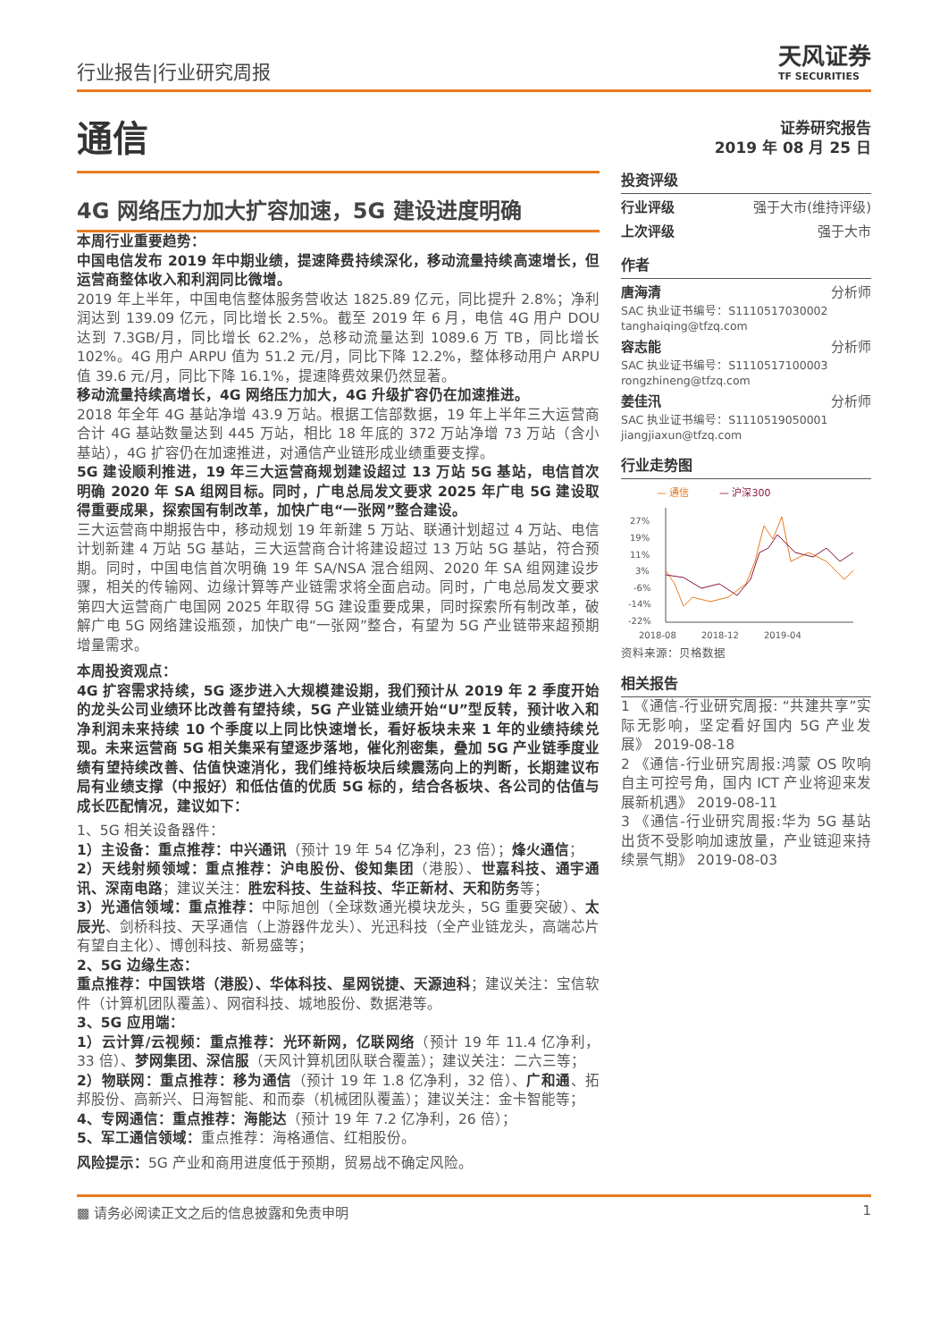行业报告|行业研究周报
天风证券
TF SECURITIES
通信
4G 网络压力加大扩容加速，5G 建设进度明确
本周行业重要趋势：
中国电信发布 2019 年中期业绩，提速降费持续深化，移动流量持续高速增长，但运营商整体收入和利润同比微增。
2019 年上半年，中国电信整体服务营收达 1825.89 亿元，同比提升 2.8%；净利润达到 139.09 亿元，同比增长 2.5%。截至 2019 年 6 月，电信 4G 用户 DOU 达到 7.3GB/月，同比增长 62.2%，总移动流量达到 1089.6 万 TB，同比增长 102%。4G 用户 ARPU 值为 51.2 元/月，同比下降 12.2%，整体移动用户 ARPU 值 39.6 元/月，同比下降 16.1%，提速降费效果仍然显著。
移动流量持续高增长，4G 网络压力加大，4G 升级扩容仍在加速推进。
2018 年全年 4G 基站净增 43.9 万站。根据工信部数据，19 年上半年三大运营商合计 4G 基站数量达到 445 万站，相比 18 年底的 372 万站净增 73 万站（含小基站），4G 扩容仍在加速推进，对通信产业链形成业绩重要支撑。
5G 建设顺利推进，19 年三大运营商规划建设超过 13 万站 5G 基站，电信首次明确 2020 年 SA 组网目标。同时，广电总局发文要求 2025 年广电 5G 建设取得重要成果，探索国有制改革，加快广电“一张网”整合建设。
三大运营商中期报告中，移动规划 19 年新建 5 万站、联通计划超过 4 万站、电信计划新建 4 万站 5G 基站，三大运营商合计将建设超过 13 万站 5G 基站，符合预期。同时，中国电信首次明确 19 年 SA/NSA 混合组网、2020 年 SA 组网建设步骤，相关的传输网、边缘计算等产业链需求将全面启动。同时，广电总局发文要求第四大运营商广电国网 2025 年取得 5G 建设重要成果，同时探索所有制改革，破解广电 5G 网络建设瓶颈，加快广电“一张网”整合，有望为 5G 产业链带来超预期增量需求。
本周投资观点：
4G 扩容需求持续，5G 逐步进入大规模建设期，我们预计从 2019 年 2 季度开始的龙头公司业绩环比改善有望持续，5G 产业链业绩开始“U”型反转，预计收入和净利润未来持续 10 个季度以上同比快速增长，看好板块未来 1 年的业绩持续兑现。未来运营商 5G 相关集采有望逐步落地，催化剂密集，叠加 5G 产业链季度业绩有望持续改善、估值快速消化，我们维持板块后续震荡向上的判断，长期建议布局有业绩支撑（中报好）和低估值的优质 5G 标的，结合各板块、各公司的估值与成长匹配情况，建议如下：
1、5G 相关设备器件：
1）主设备：重点推荐：中兴通讯（预计 19 年 54 亿净利，23 倍）；烽火通信；
2）天线射频领域：重点推荐：沪电股份、俊知集团（港股）、世嘉科技、通宇通讯、深南电路；建议关注：胜宏科技、生益科技、华正新材、天和防务等；
3）光通信领域：重点推荐：中际旭创（全球数通光模块龙头，5G 重要突破）、太辰光、剑桥科技、天孚通信（上游器件龙头）、光迅科技（全产业链龙头，高端芯片有望自主化）、博创科技、新易盛等；
2、5G 边缘生态：
重点推荐：中国铁塔（港股）、华体科技、星网锐捷、天源迪科；建议关注：宝信软件（计算机团队覆盖）、网宿科技、城地股份、数据港等。
3、5G 应用端：
1）云计算/云视频：重点推荐：光环新网，亿联网络（预计 19 年 11.4 亿净利，33 倍）、梦网集团、深信服（天风计算机团队联合覆盖）；建议关注：二六三等；
2）物联网：重点推荐：移为通信（预计 19 年 1.8 亿净利，32 倍）、广和通、拓邦股份、高新兴、日海智能、和而泰（机械团队覆盖）；建议关注：金卡智能等；
4、专网通信：重点推荐：海能达（预计 19 年 7.2 亿净利，26 倍）；
5、军工通信领域：重点推荐：海格通信、红相股份。
风险提示：5G 产业和商用进度低于预期，贸易战不确定风险。
证券研究报告
2019 年 08 月 25 日
投资评级
行业评级 强于大市(维持评级)
上次评级 强于大市
作者
唐海清 分析师
SAC 执业证书编号：S1110517030002
tanghaiqing@tfzq.com
容志能 分析师
SAC 执业证书编号：S1110517100003
rongzhineng@tfzq.com
姜佳汛 分析师
SAC 执业证书编号：S1110519050001
jiangjiaxun@tfzq.com
行业走势图
— 通信 — 沪深300
27%
19%
11%
3%
-6%
-14%
-22%
2018-08
2018-12
2019-04
资料来源：贝格数据
相关报告
1 《通信-行业研究周报: “共建共享”实际无影响，坚定看好国内 5G 产业发展》 2019-08-18
2 《通信-行业研究周报:鸿蒙 OS 吹响自主可控号角，国内 ICT 产业将迎来发展新机遇》 2019-08-11
3 《通信-行业研究周报:华为 5G 基站出货不受影响加速放量，产业链迎来持续景气期》 2019-08-03
▩ 请务必阅读正文之后的信息披露和免责申明 1